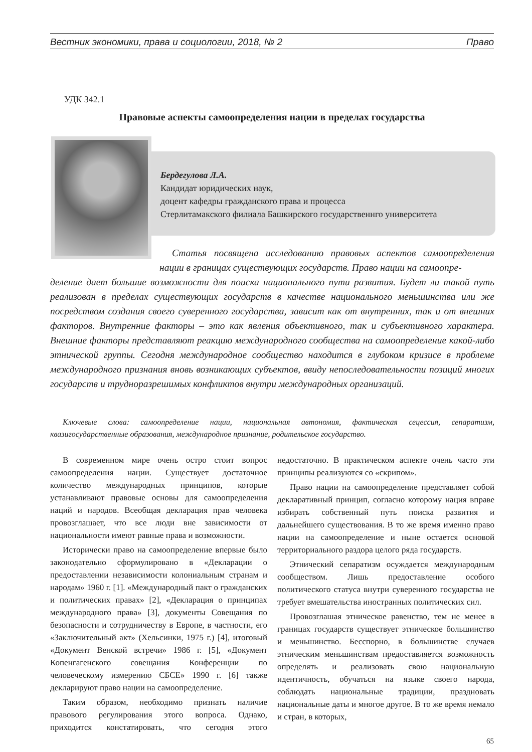Вестник экономики, права и социологии, 2018, № 2 Право
УДК 342.1
Правовые аспекты самоопределения нации в пределах государства
Бердегулова Л.А.
Кандидат юридических наук,
доцент кафедры гражданского права и процесса
Стерлитамакского филиала Башкирского государственнго университета
Статья посвящена исследованию правовых аспектов самоопределения нации в границах существующих государств. Право нации на самоопре-
деление дает большие возможности для поиска национального пути развития. Будет ли такой путь реализован в пределах существующих государств в качестве национального меньшинства или же посредством создания своего суверенного государства, зависит как от внутренних, так и от внешних факторов. Внутренние факторы – это как явления объективного, так и субъективного характера. Внешние факторы представляют реакцию международного сообщества на самоопределение какой-либо этнической группы. Сегодня международное сообщество находится в глубоком кризисе в проблеме международного признания вновь возникающих субъектов, ввиду непоследовательности позиций многих государств и трудноразрешимых конфликтов внутри международных организаций.
Ключевые слова: самоопределение нации, национальная автономия, фактическая сецессия, сепаратизм, квазигосударственные образования, международное признание, родительское государство.
В современном мире очень остро стоит вопрос самоопределения нации. Существует достаточное количество международных принципов, которые устанавливают правовые основы для самоопределения наций и народов. Всеобщая декларация прав человека провозглашает, что все люди вне зависимости от национальности имеют равные права и возможности.
Исторически право на самоопределение впервые было законодательно сформулировано в «Декларации о предоставлении независимости колониальным странам и народам» 1960 г. [1]. «Международный пакт о гражданских и политических правах» [2], «Декларация о принципах международного права» [3], документы Совещания по безопасности и сотрудничеству в Европе, в частности, его «Заключительный акт» (Хельсинки, 1975 г.) [4], итоговый «Документ Венской встречи» 1986 г. [5], «Документ Копенгагенского совещания Конференции по человеческому измерению СБСЕ» 1990 г. [6] также декларируют право нации на самоопределение.
Таким образом, необходимо признать наличие правового регулирования этого вопроса. Однако, приходится констатировать, что сегодня этого недостаточно. В практическом аспекте очень часто эти принципы реализуются со «скрипом».
Право нации на самоопределение представляет собой декларативный принцип, согласно которому нация вправе избирать собственный путь поиска развития и дальнейшего существования. В то же время именно право нации на самоопределение и ныне остается основой территориального раздора целого ряда государств.
Этнический сепаратизм осуждается международным сообществом. Лишь предоставление особого политического статуса внутри суверенного государства не требует вмешательства иностранных политических сил.
Провозглашая этническое равенство, тем не менее в границах государств существует этническое большинство и меньшинство. Бесспорно, в большинстве случаев этническим меньшинствам предоставляется возможность определять и реализовать свою национальную идентичность, обучаться на языке своего народа, соблюдать национальные традиции, праздновать национальные даты и многое другое. В то же время немало и стран, в которых,
65